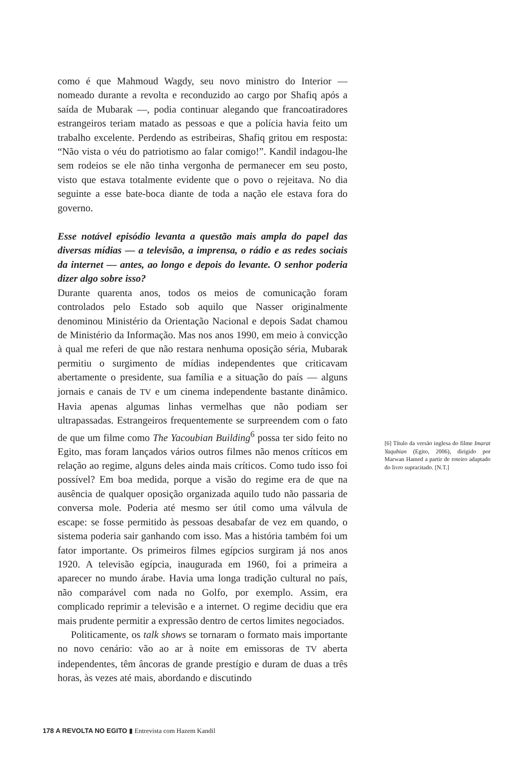como é que Mahmoud Wagdy, seu novo ministro do Interior — nomeado durante a revolta e reconduzido ao cargo por Shafiq após a saída de Mubarak —, podia continuar alegando que francoatiradores estrangeiros teriam matado as pessoas e que a polícia havia feito um trabalho excelente. Perdendo as estribeiras, Shafiq gritou em resposta: “Não vista o véu do patriotismo ao falar comigo!”. Kandil indagou-lhe sem rodeios se ele não tinha vergonha de permanecer em seu posto, visto que estava totalmente evidente que o povo o rejeitava. No dia seguinte a esse bate-boca diante de toda a nação ele estava fora do governo.
Esse notável episódio levanta a questão mais ampla do papel das diversas mídias — a televisão, a imprensa, o rádio e as redes sociais da internet — antes, ao longo e depois do levante. O senhor poderia dizer algo sobre isso?
Durante quarenta anos, todos os meios de comunicação foram controlados pelo Estado sob aquilo que Nasser originalmente denominou Ministério da Orientação Nacional e depois Sadat chamou de Ministério da Informação. Mas nos anos 1990, em meio à convicção à qual me referi de que não restara nenhuma oposição séria, Mubarak permitiu o surgimento de mídias independentes que criticavam abertamente o presidente, sua família e a situação do país — alguns jornais e canais de TV e um cinema independente bastante dinâmico. Havia apenas algumas linhas vermelhas que não podiam ser ultrapassadas. Estrangeiros frequentemente se surpreendem com o fato de que um filme como The Yacoubian Building<sup>6</sup> possa ter sido feito no Egito, mas foram lançados vários outros filmes não menos críticos em relação ao regime, alguns deles ainda mais críticos. Como tudo isso foi possível? Em boa medida, porque a visão do regime era de que na ausência de qualquer oposição organizada aquilo tudo não passaria de conversa mole. Poderia até mesmo ser útil como uma válvula de escape: se fosse permitido às pessoas desabafar de vez em quando, o sistema poderia sair ganhando com isso. Mas a história também foi um fator importante. Os primeiros filmes egípcios surgiram já nos anos 1920. A televisão egípcia, inaugurada em 1960, foi a primeira a aparecer no mundo árabe. Havia uma longa tradição cultural no país, não comparável com nada no Golfo, por exemplo. Assim, era complicado reprimir a televisão e a internet. O regime decidiu que era mais prudente permitir a expressão dentro de certos limites negociados.
Politicamente, os talk shows se tornaram o formato mais importante no novo cenário: vão ao ar à noite em emissoras de TV aberta independentes, têm âncoras de grande prestígio e duram de duas a três horas, às vezes até mais, abordando e discutindo
[6] Título da versão inglesa do filme Imarat Yaqubian (Egito, 2006), dirigido por Marwan Hamed a partir de roteiro adaptado do livro supracitado. [N.T.]
178 A REVOLTA NO EGITO ▮ Entrevista com Hazem Kandil